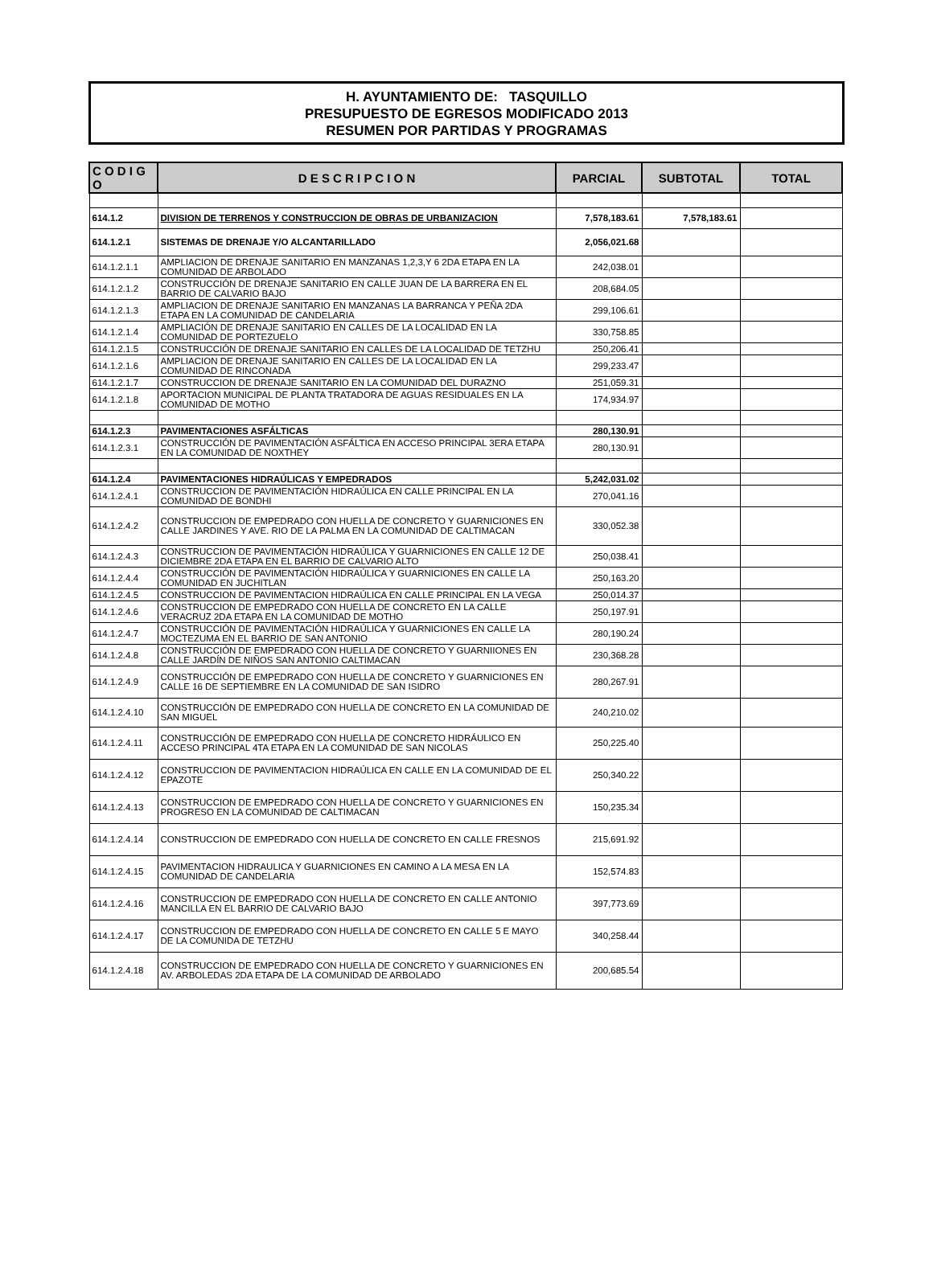H. AYUNTAMIENTO DE: TASQUILLO
PRESUPUESTO DE EGRESOS MODIFICADO 2013
RESUMEN POR PARTIDAS Y PROGRAMAS
| C O D I G O | D E S C R I P C I O N | PARCIAL | SUBTOTAL | TOTAL |
| --- | --- | --- | --- | --- |
| 614.1.2 | DIVISION DE TERRENOS Y CONSTRUCCION DE OBRAS DE URBANIZACION | 7,578,183.61 | 7,578,183.61 | |
| 614.1.2.1 | SISTEMAS DE DRENAJE Y/O ALCANTARILLADO | 2,056,021.68 | | |
| 614.1.2.1.1 | AMPLIACION DE DRENAJE SANITARIO EN MANZANAS 1,2,3,Y 6 2DA ETAPA EN LA COMUNIDAD DE ARBOLADO | 242,038.01 | | |
| 614.1.2.1.2 | CONSTRUCCIÓN DE DRENAJE SANITARIO EN CALLE JUAN DE LA BARRERA EN EL BARRIO DE CALVARIO BAJO | 208,684.05 | | |
| 614.1.2.1.3 | AMPLIACION DE DRENAJE SANITARIO EN MANZANAS LA BARRANCA Y PEÑA 2DA ETAPA EN LA COMUNIDAD DE CANDELARIA | 299,106.61 | | |
| 614.1.2.1.4 | AMPLIACIÓN DE DRENAJE SANITARIO EN CALLES DE LA LOCALIDAD EN LA COMUNIDAD DE PORTEZUELO | 330,758.85 | | |
| 614.1.2.1.5 | CONSTRUCCIÓN DE DRENAJE SANITARIO EN CALLES DE LA LOCALIDAD DE TETZHU | 250,206.41 | | |
| 614.1.2.1.6 | AMPLIACION DE DRENAJE SANITARIO EN CALLES DE LA LOCALIDAD EN LA COMUNIDAD DE RINCONADA | 299,233.47 | | |
| 614.1.2.1.7 | CONSTRUCCION DE DRENAJE SANITARIO EN LA COMUNIDAD DEL DURAZNO | 251,059.31 | | |
| 614.1.2.1.8 | APORTACION MUNICIPAL DE PLANTA TRATADORA DE AGUAS RESIDUALES EN LA COMUNIDAD DE MOTHO | 174,934.97 | | |
| 614.1.2.3 | PAVIMENTACIONES ASFÁLTICAS | 280,130.91 | | |
| 614.1.2.3.1 | CONSTRUCCIÓN DE PAVIMENTACIÓN ASFÁLTICA EN ACCESO PRINCIPAL 3ERA ETAPA EN LA COMUNIDAD DE NOXTHEY | 280,130.91 | | |
| 614.1.2.4 | PAVIMENTACIONES HIDRAÚLICAS Y EMPEDRADOS | 5,242,031.02 | | |
| 614.1.2.4.1 | CONSTRUCCION DE PAVIMENTACIÓN HIDRAÚLICA EN CALLE PRINCIPAL EN LA COMUNIDAD DE BONDHI | 270,041.16 | | |
| 614.1.2.4.2 | CONSTRUCCION DE EMPEDRADO CON HUELLA DE CONCRETO Y GUARNICIONES EN CALLE JARDINES Y AVE. RIO DE LA PALMA EN LA COMUNIDAD DE CALTIMACAN | 330,052.38 | | |
| 614.1.2.4.3 | CONSTRUCCION DE PAVIMENTACIÓN HIDRAÚLICA Y GUARNICIONES EN CALLE 12 DE DICIEMBRE 2DA ETAPA EN EL BARRIO DE CALVARIO ALTO | 250,038.41 | | |
| 614.1.2.4.4 | CONSTRUCCIÓN DE PAVIMENTACIÓN HIDRAÚLICA Y GUARNICIONES EN CALLE LA COMUNIDAD EN JUCHITLAN | 250,163.20 | | |
| 614.1.2.4.5 | CONSTRUCCION DE PAVIMENTACION HIDRAÚLICA EN CALLE PRINCIPAL EN LA VEGA | 250,014.37 | | |
| 614.1.2.4.6 | CONSTRUCCION DE EMPEDRADO CON HUELLA DE CONCRETO EN LA CALLE VERACRUZ 2DA ETAPA EN LA COMUNIDAD DE MOTHO | 250,197.91 | | |
| 614.1.2.4.7 | CONSTRUCCIÓN DE PAVIMENTACIÓN HIDRAÚLICA Y GUARNICIONES EN CALLE LA MOCTEZUMA EN EL BARRIO DE SAN ANTONIO | 280,190.24 | | |
| 614.1.2.4.8 | CONSTRUCCIÓN DE EMPEDRADO CON HUELLA DE CONCRETO Y GUARNIIONES EN CALLE JARDÍN DE NIÑOS SAN ANTONIO CALTIMACAN | 230,368.28 | | |
| 614.1.2.4.9 | CONSTRUCCIÓN DE EMPEDRADO CON HUELLA DE CONCRETO Y GUARNICIONES EN CALLE 16 DE SEPTIEMBRE EN LA COMUNIDAD DE SAN ISIDRO | 280,267.91 | | |
| 614.1.2.4.10 | CONSTRUCCIÓN DE EMPEDRADO CON HUELLA DE CONCRETO EN LA COMUNIDAD DE SAN MIGUEL | 240,210.02 | | |
| 614.1.2.4.11 | CONSTRUCCIÓN DE EMPEDRADO CON HUELLA DE CONCRETO HIDRÁULICO EN ACCESO PRINCIPAL 4TA ETAPA EN LA COMUNIDAD DE SAN NICOLAS | 250,225.40 | | |
| 614.1.2.4.12 | CONSTRUCCION DE PAVIMENTACION HIDRAÚLICA EN CALLE EN LA COMUNIDAD DE EL EPAZOTE | 250,340.22 | | |
| 614.1.2.4.13 | CONSTRUCCION DE EMPEDRADO CON HUELLA DE CONCRETO Y GUARNICIONES EN PROGRESO EN LA COMUNIDAD DE CALTIMACAN | 150,235.34 | | |
| 614.1.2.4.14 | CONSTRUCCION DE EMPEDRADO CON HUELLA DE CONCRETO EN CALLE FRESNOS | 215,691.92 | | |
| 614.1.2.4.15 | PAVIMENTACION HIDRAULICA Y GUARNICIONES EN CAMINO A LA MESA EN LA COMUNIDAD DE CANDELARIA | 152,574.83 | | |
| 614.1.2.4.16 | CONSTRUCCION DE EMPEDRADO CON HUELLA DE CONCRETO EN CALLE ANTONIO MANCILLA EN EL BARRIO DE CALVARIO BAJO | 397,773.69 | | |
| 614.1.2.4.17 | CONSTRUCCION DE EMPEDRADO CON HUELLA DE CONCRETO EN CALLE 5 E MAYO DE LA COMUNIDA DE TETZHU | 340,258.44 | | |
| 614.1.2.4.18 | CONSTRUCCION DE EMPEDRADO CON HUELLA DE CONCRETO Y GUARNICIONES EN AV. ARBOLEDAS 2DA ETAPA DE LA COMUNIDAD DE ARBOLADO | 200,685.54 | | |